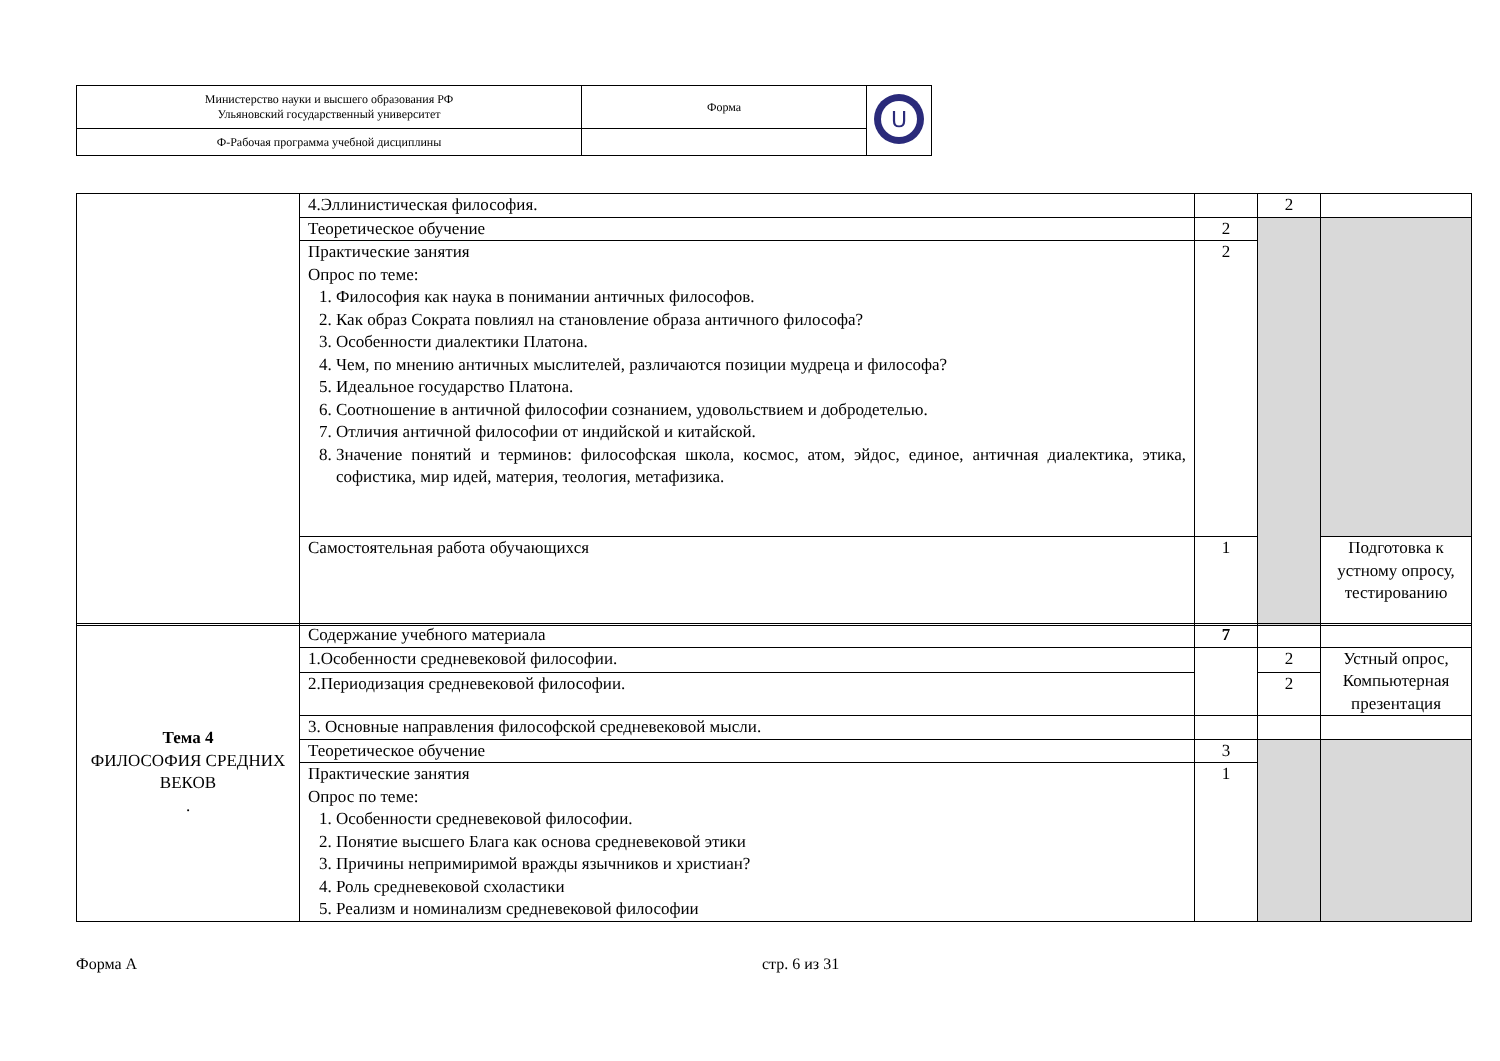| Министерство науки и высшего образования РФ Ульяновский государственный университет | Форма | U |
| Ф-Рабочая программа учебной дисциплины | | |
| | 4.Эллинистическая философия. | | 2 | |
| | Теоретическое обучение | 2 | | |
| | Практические занятия Опрос по теме: 1. Философия как наука в понимании античных философов. 2. Как образ Сократа повлиял на становление образа античного философа? 3. Особенности диалектики Платона. 4. Чем, по мнению античных мыслителей, различаются позиции мудреца и философа? 5. Идеальное государство Платона. 6. Соотношение в античной философии сознанием, удовольствием и добродетелью. 7. Отличия античной философии от индийской и китайской. 8. Значение понятий и терминов: философская школа, космос, атом, эйдос, единое, античная диалектика, этика, софистика, мир идей, материя, теология, метафизика. | 2 | | |
| | Самостоятельная работа обучающихся | 1 | | Подготовка к устному опросу, тестированию |
| Тема 4 ФИЛОСОФИЯ СРЕДНИХ ВЕКОВ . | Содержание учебного материала | 7 | | |
| | 1.Особенности средневековой философии. | | 2 | Устный опрос, Компьютерная презентация |
| | 2.Периодизация средневековой философии. | | 2 | |
| | 3. Основные направления философской средневековой мысли. | | | |
| | Теоретическое обучение | 3 | | |
| | Практические занятия Опрос по теме: 1. Особенности средневековой философии. 2. Понятие высшего Блага как основа средневековой этики 3. Причины непримиримой вражды язычников и христиан? 4. Роль средневековой схоластики 5. Реализм и номинализм средневековой философии | 1 | | |
Форма А стр. 6 из 31